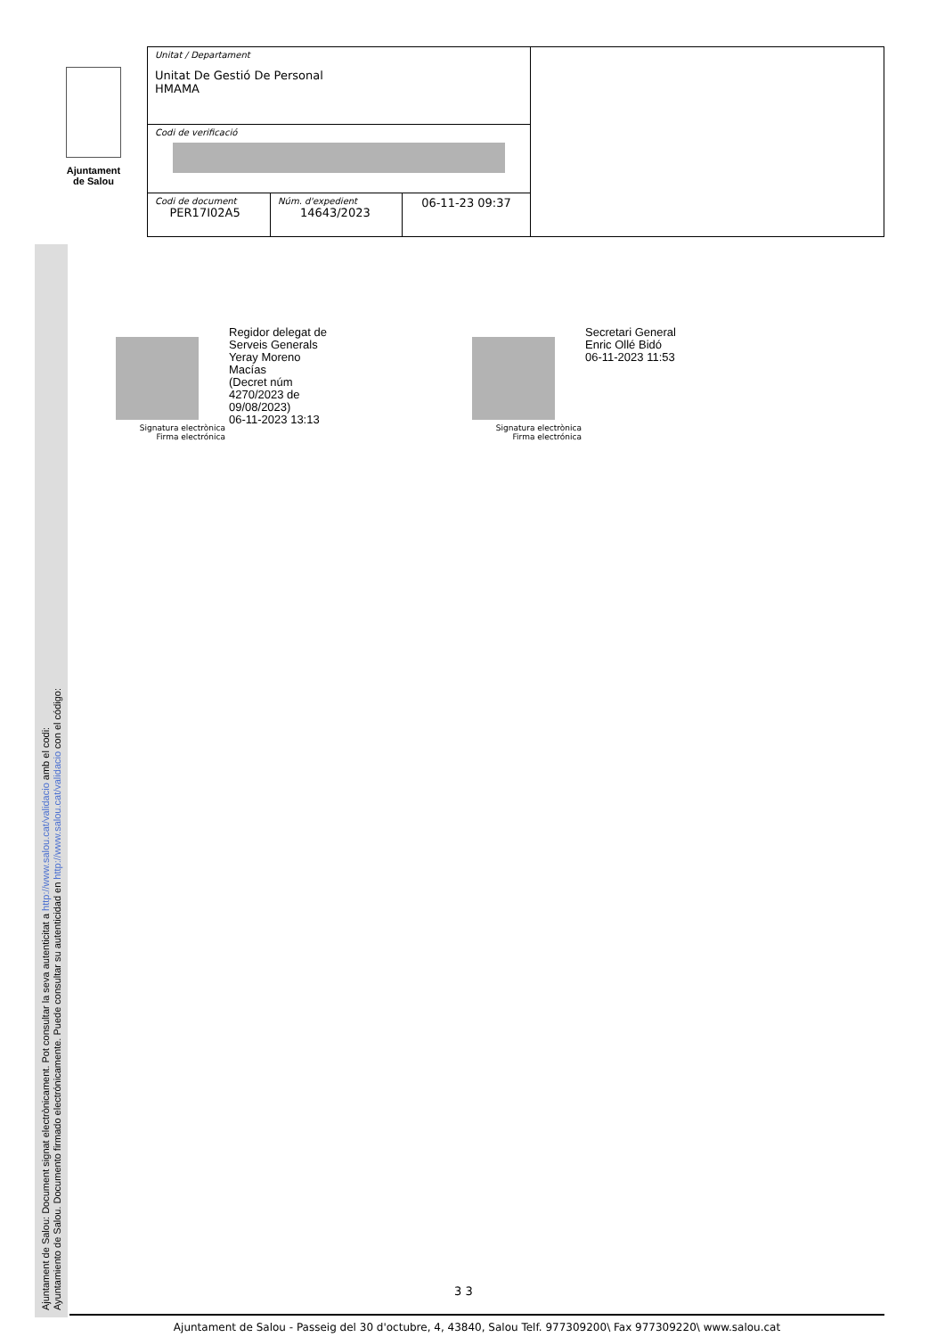Ajuntament
de Salou
| Unitat / Departament Unitat De Gestió De Personal HMAMA | | | |
| Codi de verificació | | | |
| Codi de document PER17I02A5 | Núm. d'expedient 14643/2023 | 06-11-23 09:37 | |
Ajuntament de Salou: Document signat electrònicament. Pot consultar la seva autenticitat a http://www.salou.cat/validacio amb el codi:
Ayuntamiento de Salou. Documento firmado electrónicamente. Puede consultar su autenticidad en http://www.salou.cat/validacio con el código:
Signatura electrònica
Firma electrónica
Regidor delegat de
Serveis Generals
Yeray Moreno
Macías
(Decret núm
4270/2023 de
09/08/2023)
06-11-2023 13:13
Signatura electrònica
Firma electrónica
Secretari General
Enric Ollé Bidó
06-11-2023 11:53
3 3
Ajuntament de Salou - Passeig del 30 d'octubre, 4, 43840, Salou Telf. 977309200\ Fax 977309220\ www.salou.cat